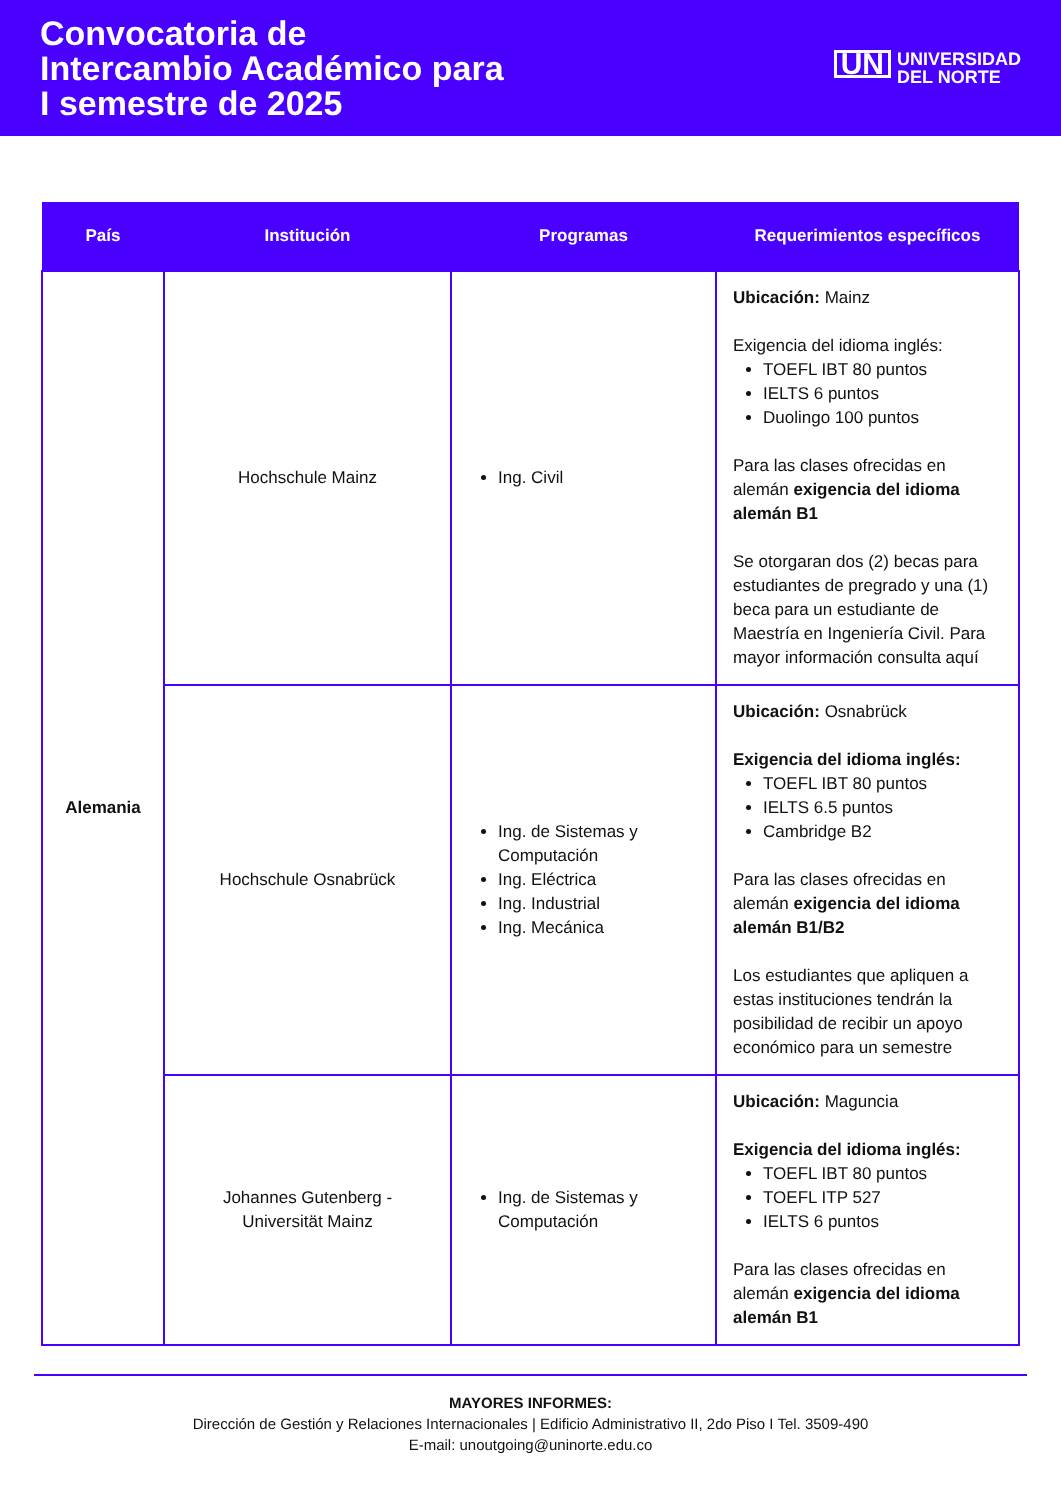Convocatoria de
Intercambio Académico para
I semestre de 2025
UN UNIVERSIDAD
DEL NORTE
| País | Institución | Programas | Requerimientos específicos |
| --- | --- | --- | --- |
| Alemania | Hochschule Mainz | Ing. Civil | Ubicación: Mainz Exigencia del idioma inglés: TOEFL IBT 80 puntos IELTS 6 puntos Duolingo 100 puntos Para las clases ofrecidas en alemán exigencia del idioma alemán B1 Se otorgaran dos (2) becas para estudiantes de pregrado y una (1) beca para un estudiante de Maestría en Ingeniería Civil. Para mayor información consulta aquí |
| | Hochschule Osnabrück | Ing. de Sistemas y Computación Ing. Eléctrica Ing. Industrial Ing. Mecánica | Ubicación: Osnabrück Exigencia del idioma inglés: TOEFL IBT 80 puntos IELTS 6.5 puntos Cambridge B2 Para las clases ofrecidas en alemán exigencia del idioma alemán B1/B2 Los estudiantes que apliquen a estas instituciones tendrán la posibilidad de recibir un apoyo económico para un semestre |
| | Johannes Gutenberg - Universität Mainz | Ing. de Sistemas y Computación | Ubicación: Maguncia Exigencia del idioma inglés: TOEFL IBT 80 puntos TOEFL ITP 527 IELTS 6 puntos Para las clases ofrecidas en alemán exigencia del idioma alemán B1 |
MAYORES INFORMES:
Dirección de Gestión y Relaciones Internacionales | Edificio Administrativo II, 2do Piso I Tel. 3509-490
E-mail: unoutgoing@uninorte.edu.co